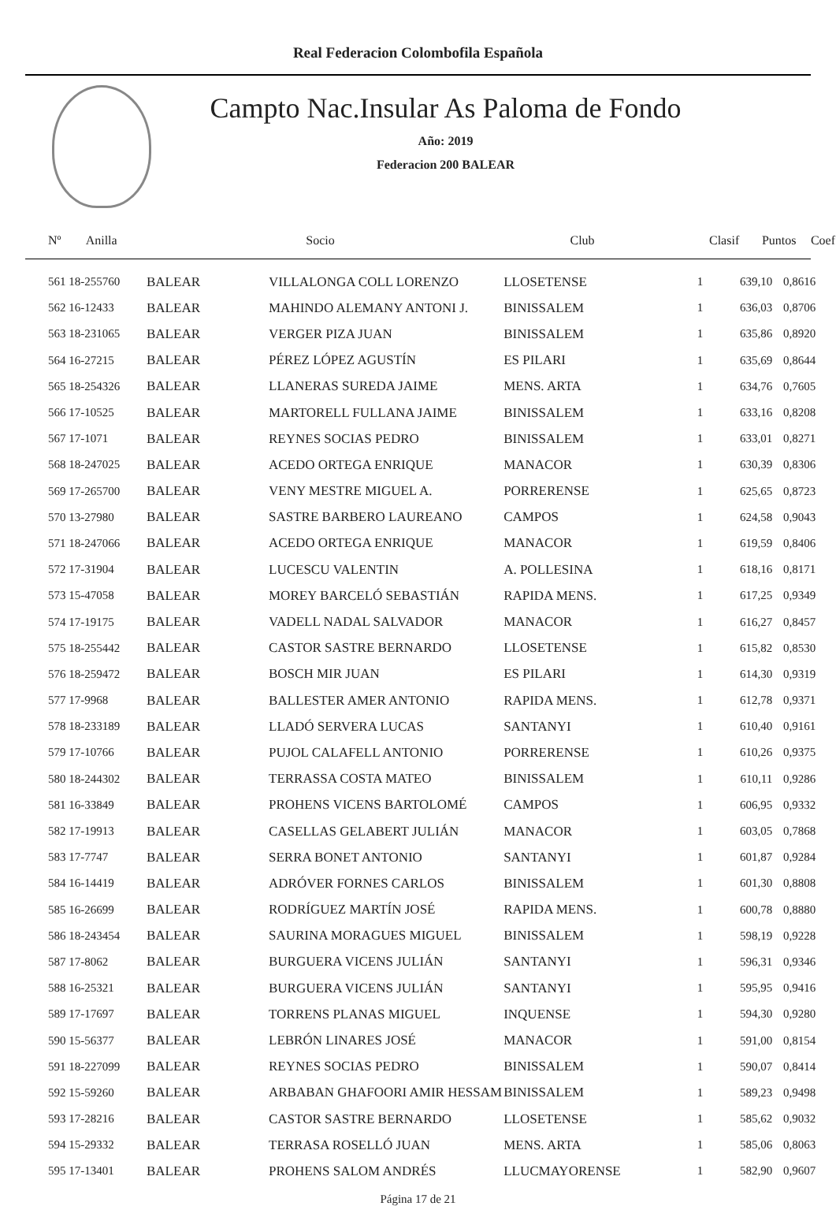Real Federacion Colombofila Española
Campto Nac.Insular As Paloma de Fondo
Año: 2019
Federacion 200 BALEAR
| Nº Anilla | | Socio | Club | Clasif | Puntos | Coef |
| --- | --- | --- | --- | --- | --- | --- |
| 561 18-255760 | BALEAR | VILLALONGA COLL LORENZO | LLOSETENSE | 1 | 639,10 | 0,8616 |
| 562 16-12433 | BALEAR | MAHINDO ALEMANY ANTONI J. | BINISSALEM | 1 | 636,03 | 0,8706 |
| 563 18-231065 | BALEAR | VERGER PIZA JUAN | BINISSALEM | 1 | 635,86 | 0,8920 |
| 564 16-27215 | BALEAR | PÉREZ LÓPEZ AGUSTÍN | ES PILARI | 1 | 635,69 | 0,8644 |
| 565 18-254326 | BALEAR | LLANERAS SUREDA JAIME | MENS. ARTA | 1 | 634,76 | 0,7605 |
| 566 17-10525 | BALEAR | MARTORELL FULLANA JAIME | BINISSALEM | 1 | 633,16 | 0,8208 |
| 567 17-1071 | BALEAR | REYNES SOCIAS PEDRO | BINISSALEM | 1 | 633,01 | 0,8271 |
| 568 18-247025 | BALEAR | ACEDO ORTEGA ENRIQUE | MANACOR | 1 | 630,39 | 0,8306 |
| 569 17-265700 | BALEAR | VENY MESTRE MIGUEL A. | PORRERENSE | 1 | 625,65 | 0,8723 |
| 570 13-27980 | BALEAR | SASTRE BARBERO LAUREANO | CAMPOS | 1 | 624,58 | 0,9043 |
| 571 18-247066 | BALEAR | ACEDO ORTEGA ENRIQUE | MANACOR | 1 | 619,59 | 0,8406 |
| 572 17-31904 | BALEAR | LUCESCU VALENTIN | A. POLLESINA | 1 | 618,16 | 0,8171 |
| 573 15-47058 | BALEAR | MOREY BARCELÓ SEBASTIÁN | RAPIDA MENS. | 1 | 617,25 | 0,9349 |
| 574 17-19175 | BALEAR | VADELL NADAL SALVADOR | MANACOR | 1 | 616,27 | 0,8457 |
| 575 18-255442 | BALEAR | CASTOR SASTRE BERNARDO | LLOSETENSE | 1 | 615,82 | 0,8530 |
| 576 18-259472 | BALEAR | BOSCH MIR JUAN | ES PILARI | 1 | 614,30 | 0,9319 |
| 577 17-9968 | BALEAR | BALLESTER AMER ANTONIO | RAPIDA MENS. | 1 | 612,78 | 0,9371 |
| 578 18-233189 | BALEAR | LLADÓ SERVERA LUCAS | SANTANYI | 1 | 610,40 | 0,9161 |
| 579 17-10766 | BALEAR | PUJOL CALAFELL ANTONIO | PORRERENSE | 1 | 610,26 | 0,9375 |
| 580 18-244302 | BALEAR | TERRASSA COSTA MATEO | BINISSALEM | 1 | 610,11 | 0,9286 |
| 581 16-33849 | BALEAR | PROHENS VICENS BARTOLOMÉ | CAMPOS | 1 | 606,95 | 0,9332 |
| 582 17-19913 | BALEAR | CASELLAS GELABERT JULIÁN | MANACOR | 1 | 603,05 | 0,7868 |
| 583 17-7747 | BALEAR | SERRA BONET ANTONIO | SANTANYI | 1 | 601,87 | 0,9284 |
| 584 16-14419 | BALEAR | ADRÓVER FORNES CARLOS | BINISSALEM | 1 | 601,30 | 0,8808 |
| 585 16-26699 | BALEAR | RODRÍGUEZ MARTÍN JOSÉ | RAPIDA MENS. | 1 | 600,78 | 0,8880 |
| 586 18-243454 | BALEAR | SAURINA MORAGUES MIGUEL | BINISSALEM | 1 | 598,19 | 0,9228 |
| 587 17-8062 | BALEAR | BURGUERA VICENS JULIÁN | SANTANYI | 1 | 596,31 | 0,9346 |
| 588 16-25321 | BALEAR | BURGUERA VICENS JULIÁN | SANTANYI | 1 | 595,95 | 0,9416 |
| 589 17-17697 | BALEAR | TORRENS PLANAS MIGUEL | INQUENSE | 1 | 594,30 | 0,9280 |
| 590 15-56377 | BALEAR | LEBRÓN LINARES JOSÉ | MANACOR | 1 | 591,00 | 0,8154 |
| 591 18-227099 | BALEAR | REYNES SOCIAS PEDRO | BINISSALEM | 1 | 590,07 | 0,8414 |
| 592 15-59260 | BALEAR | ARBABAN GHAFOORI AMIR HESSAM | BINISSALEM | 1 | 589,23 | 0,9498 |
| 593 17-28216 | BALEAR | CASTOR SASTRE BERNARDO | LLOSETENSE | 1 | 585,62 | 0,9032 |
| 594 15-29332 | BALEAR | TERRASA ROSELLÓ JUAN | MENS. ARTA | 1 | 585,06 | 0,8063 |
| 595 17-13401 | BALEAR | PROHENS SALOM ANDRÉS | LLUCMAYORENSE | 1 | 582,90 | 0,9607 |
Página 17 de 21